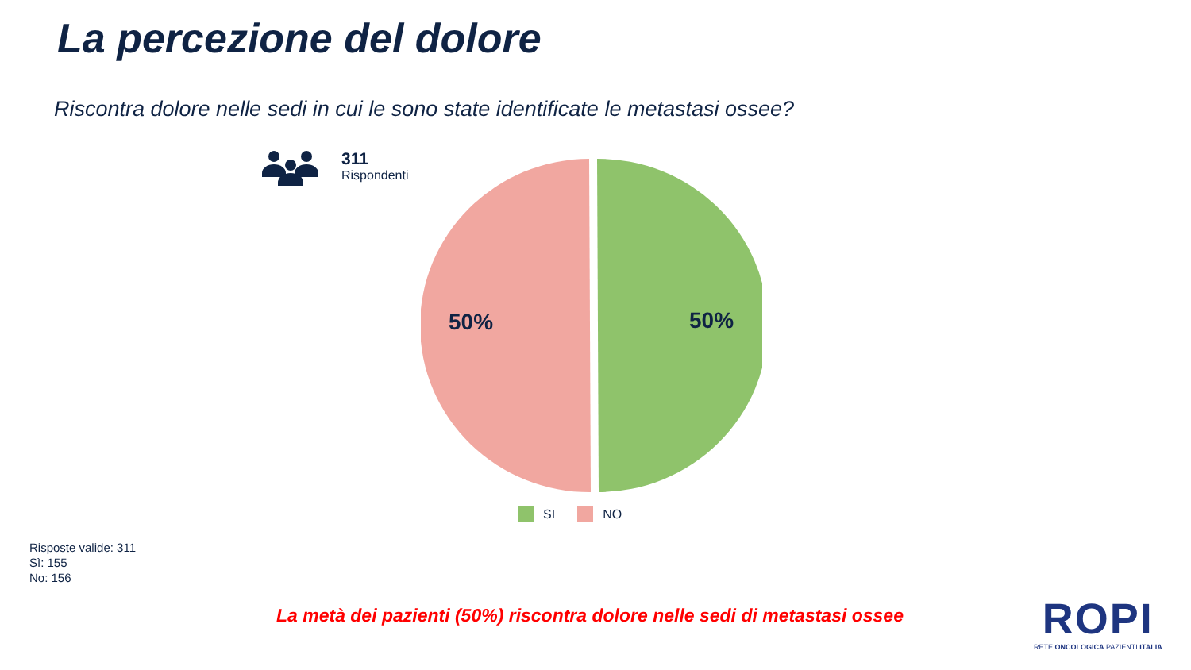La percezione del dolore
Riscontra dolore nelle sedi in cui le sono state identificate le metastasi ossee?
311
Rispondenti
50% 50%
SI NO
Risposte valide: 311
Sì: 155
No: 156
La metà dei pazienti (50%) riscontra dolore nelle sedi di metastasi ossee
ROPI
RETE ONCOLOGICA PAZIENTI ITALIA